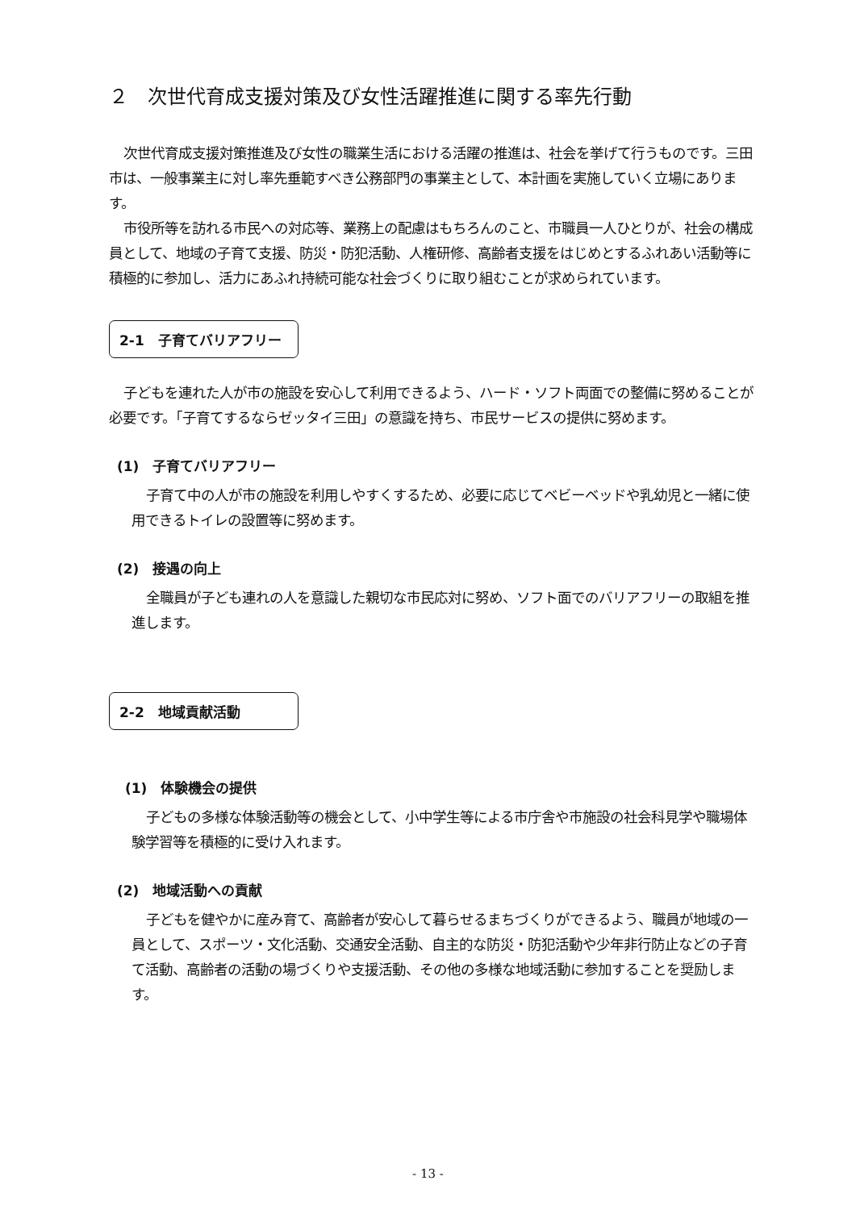２　次世代育成支援対策及び女性活躍推進に関する率先行動
次世代育成支援対策推進及び女性の職業生活における活躍の推進は、社会を挙げて行うものです。三田市は、一般事業主に対し率先垂範すべき公務部門の事業主として、本計画を実施していく立場にあります。
市役所等を訪れる市民への対応等、業務上の配慮はもちろんのこと、市職員一人ひとりが、社会の構成員として、地域の子育て支援、防災・防犯活動、人権研修、高齢者支援をはじめとするふれあい活動等に積極的に参加し、活力にあふれ持続可能な社会づくりに取り組むことが求められています。
2-1　子育てバリアフリー
子どもを連れた人が市の施設を安心して利用できるよう、ハード・ソフト両面での整備に努めることが必要です。「子育てするならゼッタイ三田」の意識を持ち、市民サービスの提供に努めます。
(1)　子育てバリアフリー
子育て中の人が市の施設を利用しやすくするため、必要に応じてベビーベッドや乳幼児と一緒に使用できるトイレの設置等に努めます。
(2)　接遇の向上
全職員が子ども連れの人を意識した親切な市民応対に努め、ソフト面でのバリアフリーの取組を推進します。
2-2　地域貢献活動　　　
(1)　体験機会の提供
子どもの多様な体験活動等の機会として、小中学生等による市庁舎や市施設の社会科見学や職場体験学習等を積極的に受け入れます。
(2)　地域活動への貢献
子どもを健やかに産み育て、高齢者が安心して暮らせるまちづくりができるよう、職員が地域の一員として、スポーツ・文化活動、交通安全活動、自主的な防災・防犯活動や少年非行防止などの子育て活動、高齢者の活動の場づくりや支援活動、その他の多様な地域活動に参加することを奨励します。
- 13 -